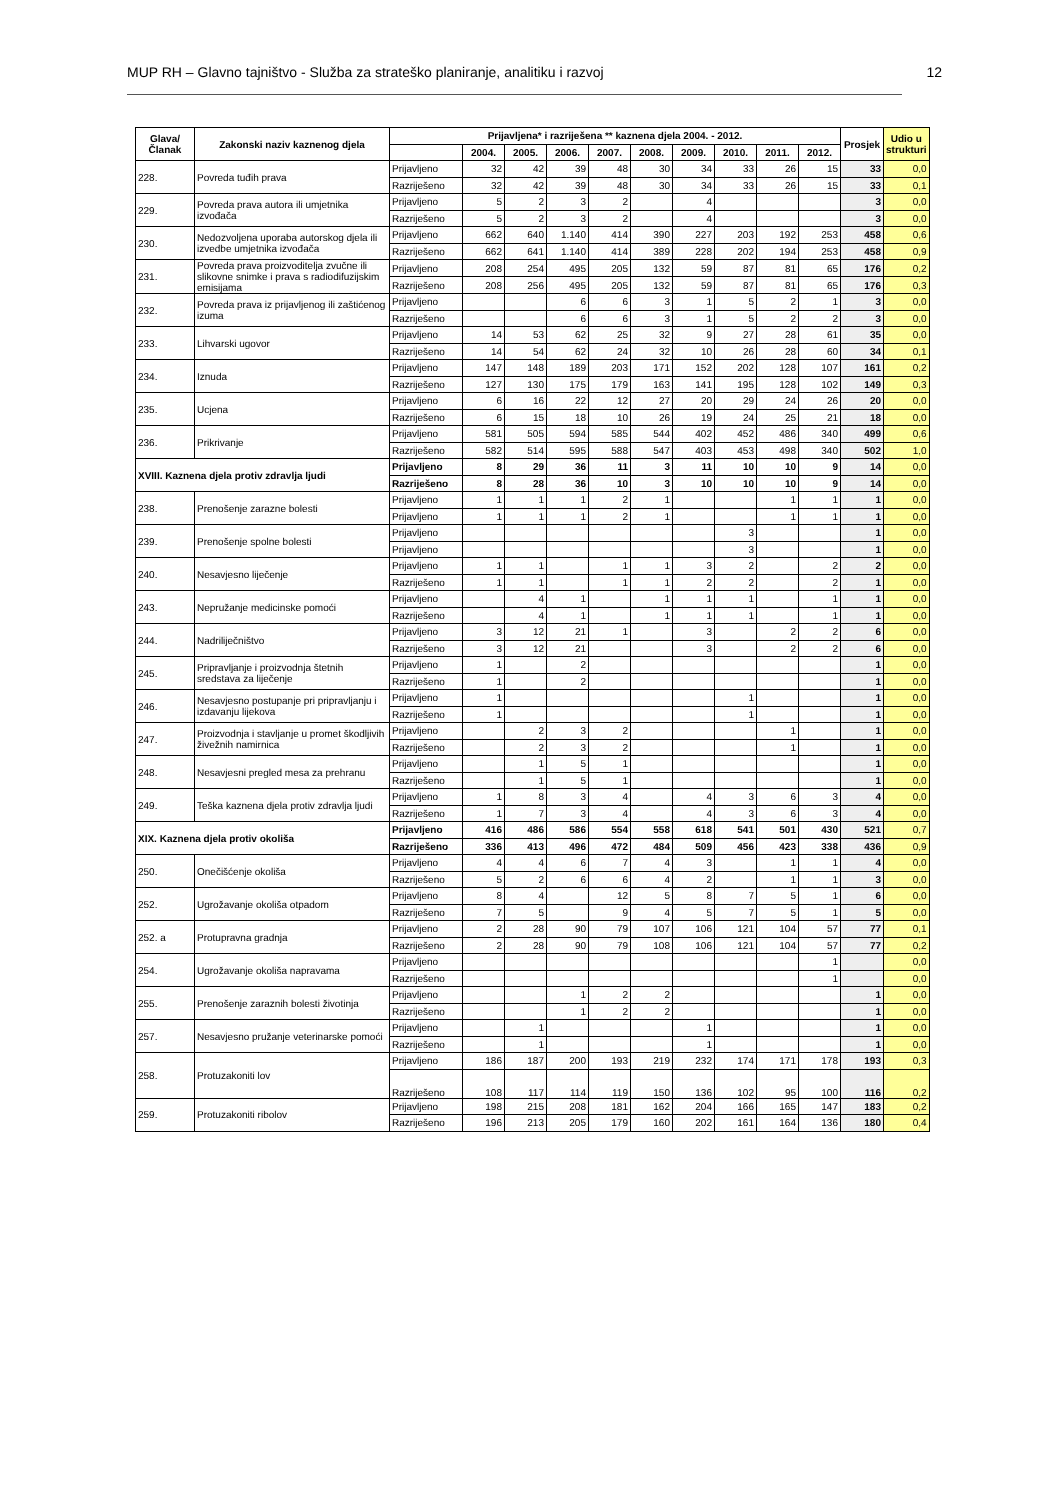MUP RH – Glavno tajništvo - Služba za strateško planiranje, analitiku i razvoj 12
| Glava/ Članak | Zakonski naziv kaznenog djela | Prijavljena* i razriješena ** kaznena djela 2004. - 2012. | | | | | | | | | | Prosjek | Udio u strukturi |
| --- | --- | --- | --- | --- | --- | --- | --- | --- | --- | --- | --- | --- | --- |
| | | | 2004. | 2005. | 2006. | 2007. | 2008. | 2009. | 2010. | 2011. | 2012. | | |
| 228. | Povreda tuđih prava | Prijavljeno | 32 | 42 | 39 | 48 | 30 | 34 | 33 | 26 | 15 | 33 | 0,0 |
| | | Razriješeno | 32 | 42 | 39 | 48 | 30 | 34 | 33 | 26 | 15 | 33 | 0,1 |
| 229. | Povreda prava autora ili umjetnika izvođača | Prijavljeno | 5 | 2 | 3 | 2 | | 4 | | | | 3 | 0,0 |
| | | Razriješeno | 5 | 2 | 3 | 2 | | 4 | | | | 3 | 0,0 |
| 230. | Nedozvoljena uporaba autorskog djela ili izvedbe umjetnika izvođača | Prijavljeno | 662 | 640 | 1.140 | 414 | 390 | 227 | 203 | 192 | 253 | 458 | 0,6 |
| | | Razriješeno | 662 | 641 | 1.140 | 414 | 389 | 228 | 202 | 194 | 253 | 458 | 0,9 |
| 231. | Povreda prava proizvoditelja zvučne ili slikovne snimke i prava s radiodifuzijskim emisijama | Prijavljeno | 208 | 254 | 495 | 205 | 132 | 59 | 87 | 81 | 65 | 176 | 0,2 |
| | | Razriješeno | 208 | 256 | 495 | 205 | 132 | 59 | 87 | 81 | 65 | 176 | 0,3 |
| 232. | Povreda prava iz prijavljenog ili zaštićenog izuma | Prijavljeno | | | 6 | 6 | 3 | 1 | 5 | 2 | 1 | 3 | 0,0 |
| | | Razriješeno | | | 6 | 6 | 3 | 1 | 5 | 2 | 2 | 3 | 0,0 |
| 233. | Lihvarski ugovor | Prijavljeno | 14 | 53 | 62 | 25 | 32 | 9 | 27 | 28 | 61 | 35 | 0,0 |
| | | Razriješeno | 14 | 54 | 62 | 24 | 32 | 10 | 26 | 28 | 60 | 34 | 0,1 |
| 234. | Iznuda | Prijavljeno | 147 | 148 | 189 | 203 | 171 | 152 | 202 | 128 | 107 | 161 | 0,2 |
| | | Razriješeno | 127 | 130 | 175 | 179 | 163 | 141 | 195 | 128 | 102 | 149 | 0,3 |
| 235. | Ucjena | Prijavljeno | 6 | 16 | 22 | 12 | 27 | 20 | 29 | 24 | 26 | 20 | 0,0 |
| | | Razriješeno | 6 | 15 | 18 | 10 | 26 | 19 | 24 | 25 | 21 | 18 | 0,0 |
| 236. | Prikrivanje | Prijavljeno | 581 | 505 | 594 | 585 | 544 | 402 | 452 | 486 | 340 | 499 | 0,6 |
| | | Razriješeno | 582 | 514 | 595 | 588 | 547 | 403 | 453 | 498 | 340 | 502 | 1,0 |
| XVIII. Kaznena djela protiv zdravlja ljudi | | Prijavljeno | 8 | 29 | 36 | 11 | 3 | 11 | 10 | 10 | 9 | 14 | 0,0 |
| | | Razriješeno | 8 | 28 | 36 | 10 | 3 | 10 | 10 | 10 | 9 | 14 | 0,0 |
| 238. | Prenošenje zarazne bolesti | Prijavljeno | 1 | 1 | 1 | 2 | 1 | | | 1 | 1 | 1 | 0,0 |
| | | Prijavljeno | 1 | 1 | 1 | 2 | 1 | | | 1 | 1 | 1 | 0,0 |
| 239. | Prenošenje spolne bolesti | Prijavljeno | | | | | | | 3 | | | 1 | 0,0 |
| | | Prijavljeno | | | | | | | 3 | | | 1 | 0,0 |
| 240. | Nesavjesno liječenje | Prijavljeno | 1 | 1 | | 1 | 1 | 3 | 2 | | 2 | 2 | 0,0 |
| | | Razriješeno | 1 | 1 | | 1 | 1 | 2 | 2 | | 2 | 1 | 0,0 |
| 243. | Nepružanje medicinske pomoći | Prijavljeno | | 4 | 1 | | 1 | 1 | 1 | | 1 | 1 | 0,0 |
| | | Razriješeno | | 4 | 1 | | 1 | 1 | 1 | | 1 | 1 | 0,0 |
| 244. | Nadriliječništvo | Prijavljeno | 3 | 12 | 21 | 1 | | 3 | | 2 | 2 | 6 | 0,0 |
| | | Razriješeno | 3 | 12 | 21 | | | 3 | | 2 | 2 | 6 | 0,0 |
| 245. | Pripravljanje i proizvodnja štetnih sredstava za liječenje | Prijavljeno | 1 | | 2 | | | | | | | 1 | 0,0 |
| | | Razriješeno | 1 | | 2 | | | | | | | 1 | 0,0 |
| 246. | Nesavjesno postupanje pri pripravljanju i izdavanju lijekova | Prijavljeno | 1 | | | | | | 1 | | | 1 | 0,0 |
| | | Razriješeno | 1 | | | | | | 1 | | | 1 | 0,0 |
| 247. | Proizvodnja i stavljanje u promet škodljivih živežnih namirnica | Prijavljeno | | 2 | 3 | 2 | | | | 1 | | 1 | 0,0 |
| | | Razriješeno | | 2 | 3 | 2 | | | | 1 | | 1 | 0,0 |
| 248. | Nesavjesni pregled mesa za prehranu | Prijavljeno | | 1 | 5 | 1 | | | | | | 1 | 0,0 |
| | | Razriješeno | | 1 | 5 | 1 | | | | | | 1 | 0,0 |
| 249. | Teška kaznena djela protiv zdravlja ljudi | Prijavljeno | 1 | 8 | 3 | 4 | | 4 | 3 | 6 | 3 | 4 | 0,0 |
| | | Razriješeno | 1 | 7 | 3 | 4 | | 4 | 3 | 6 | 3 | 4 | 0,0 |
| XIX. Kaznena djela protiv okoliša | | Prijavljeno | 416 | 486 | 586 | 554 | 558 | 618 | 541 | 501 | 430 | 521 | 0,7 |
| | | Razriješeno | 336 | 413 | 496 | 472 | 484 | 509 | 456 | 423 | 338 | 436 | 0,9 |
| 250. | Onečišćenje okoliša | Prijavljeno | 4 | 4 | 6 | 7 | 4 | 3 | | 1 | 1 | 4 | 0,0 |
| | | Razriješeno | 5 | 2 | 6 | 6 | 4 | 2 | | 1 | 1 | 3 | 0,0 |
| 252. | Ugrožavanje okoliša otpadom | Prijavljeno | 8 | 4 | | 12 | 5 | 8 | 7 | 5 | 1 | 6 | 0,0 |
| | | Razriješeno | 7 | 5 | | 9 | 4 | 5 | 7 | 5 | 1 | 5 | 0,0 |
| 252. a | Protupravna gradnja | Prijavljeno | 2 | 28 | 90 | 79 | 107 | 106 | 121 | 104 | 57 | 77 | 0,1 |
| | | Razriješeno | 2 | 28 | 90 | 79 | 108 | 106 | 121 | 104 | 57 | 77 | 0,2 |
| 254. | Ugrožavanje okoliša napravama | Prijavljeno | | | | | | | | | 1 | | 0,0 |
| | | Razriješeno | | | | | | | | | 1 | | 0,0 |
| 255. | Prenošenje zaraznih bolesti životinja | Prijavljeno | | | 1 | 2 | 2 | | | | | 1 | 0,0 |
| | | Razriješeno | | | 1 | 2 | 2 | | | | | 1 | 0,0 |
| 257. | Nesavjesno pružanje veterinarske pomoći | Prijavljeno | | 1 | | | | 1 | | | | 1 | 0,0 |
| | | Razriješeno | | 1 | | | | 1 | | | | 1 | 0,0 |
| 258. | Protuzakoniti lov | Prijavljeno | 186 | 187 | 200 | 193 | 219 | 232 | 174 | 171 | 178 | 193 | 0,3 |
| | | Razriješeno | 108 | 117 | 114 | 119 | 150 | 136 | 102 | 95 | 100 | 116 | 0,2 |
| 259. | Protuzakoniti ribolov | Prijavljeno | 198 | 215 | 208 | 181 | 162 | 204 | 166 | 165 | 147 | 183 | 0,2 |
| | | Razriješeno | 196 | 213 | 205 | 179 | 160 | 202 | 161 | 164 | 136 | 180 | 0,4 |